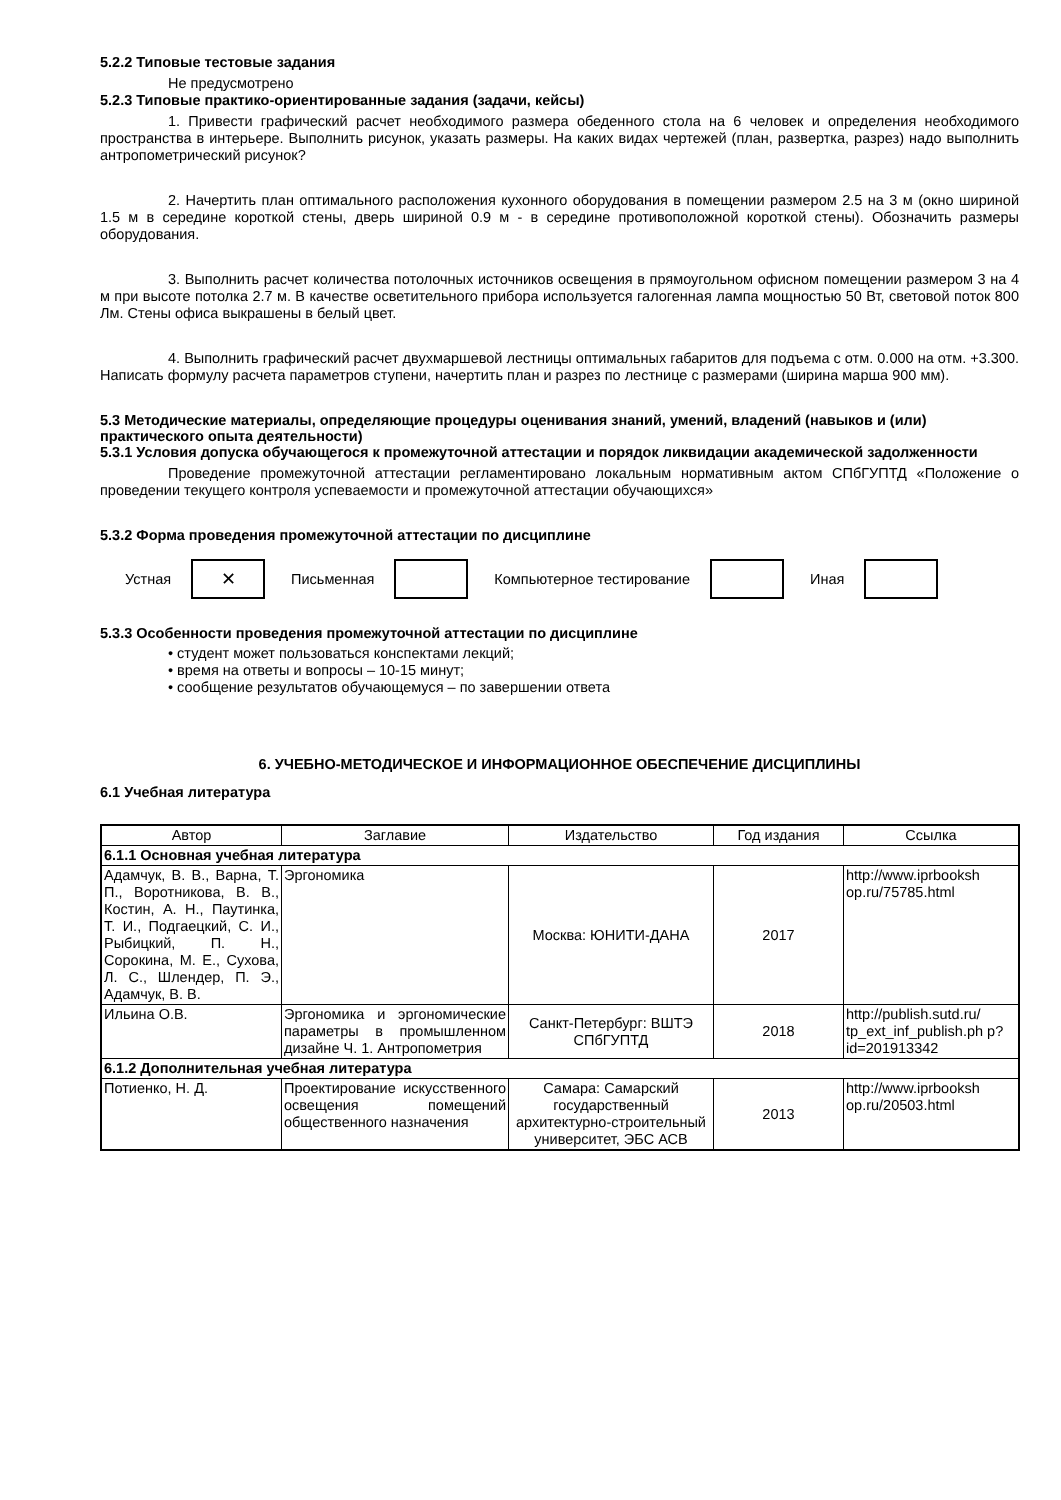5.2.2 Типовые тестовые задания
Не предусмотрено
5.2.3 Типовые практико-ориентированные задания (задачи, кейсы)
1. Привести графический расчет необходимого размера обеденного стола на 6 человек и определения необходимого пространства в интерьере. Выполнить рисунок, указать размеры. На каких видах чертежей (план, развертка, разрез) надо выполнить антропометрический рисунок?
2. Начертить план оптимального расположения кухонного оборудования в помещении размером 2.5 на 3 м (окно шириной 1.5 м в середине короткой стены, дверь шириной 0.9 м - в середине противоположной короткой стены). Обозначить размеры оборудования.
3. Выполнить расчет количества потолочных источников освещения в прямоугольном офисном помещении размером 3 на 4 м при высоте потолка 2.7 м. В качестве осветительного прибора используется галогенная лампа мощностью 50 Вт, световой поток 800 Лм. Стены офиса выкрашены в белый цвет.
4. Выполнить графический расчет двухмаршевой лестницы оптимальных габаритов для подъема с отм. 0.000 на отм. +3.300. Написать формулу расчета параметров ступени, начертить план и разрез по лестнице с размерами (ширина марша 900 мм).
5.3 Методические материалы, определяющие процедуры оценивания знаний, умений, владений (навыков и (или) практического опыта деятельности)
5.3.1 Условия допуска обучающегося к промежуточной аттестации и порядок ликвидации академической задолженности
Проведение промежуточной аттестации регламентировано локальным нормативным актом СПбГУПТД «Положение о проведении текущего контроля успеваемости и промежуточной аттестации обучающихся»
5.3.2 Форма проведения промежуточной аттестации по дисциплине
Устная
✕
Письменная Компьютерное тестирование Иная
5.3.3 Особенности проведения промежуточной аттестации по дисциплине
• студент может пользоваться конспектами лекций;
• время на ответы и вопросы – 10-15 минут;
• сообщение результатов обучающемуся – по завершении ответа
6. УЧЕБНО-МЕТОДИЧЕСКОЕ И ИНФОРМАЦИОННОЕ ОБЕСПЕЧЕНИЕ ДИСЦИПЛИНЫ
6.1 Учебная литература
| Автор | Заглавие | Издательство | Год издания | Ссылка |
| --- | --- | --- | --- | --- |
| 6.1.1 Основная учебная литература | | | | |
| Адамчук, В. В., Варна, Т. П., Воротникова, В. В., Костин, А. Н., Паутинка, Т. И., Подгаецкий, С. И., Рыбицкий, П. Н., Сорокина, М. Е., Сухова, Л. С., Шлендер, П. Э., Адамчук, В. В. | Эргономика | Москва: ЮНИТИ-ДАНА | 2017 | http://www.iprbooksh op.ru/75785.html |
| Ильина О.В. | Эргономика и эргономические параметры в промышленном дизайне Ч. 1. Антропометрия | Санкт-Петербург: ВШТЭ СПбГУПТД | 2018 | http://publish.sutd.ru/ tp_ext_inf_publish.ph p?id=201913342 |
| 6.1.2 Дополнительная учебная литература | | | | |
| Потиенко, Н. Д. | Проектирование искусственного освещения помещений общественного назначения | Самара: Самарский государственный архитектурно-строительный университет, ЭБС АСВ | 2013 | http://www.iprbooksh op.ru/20503.html |